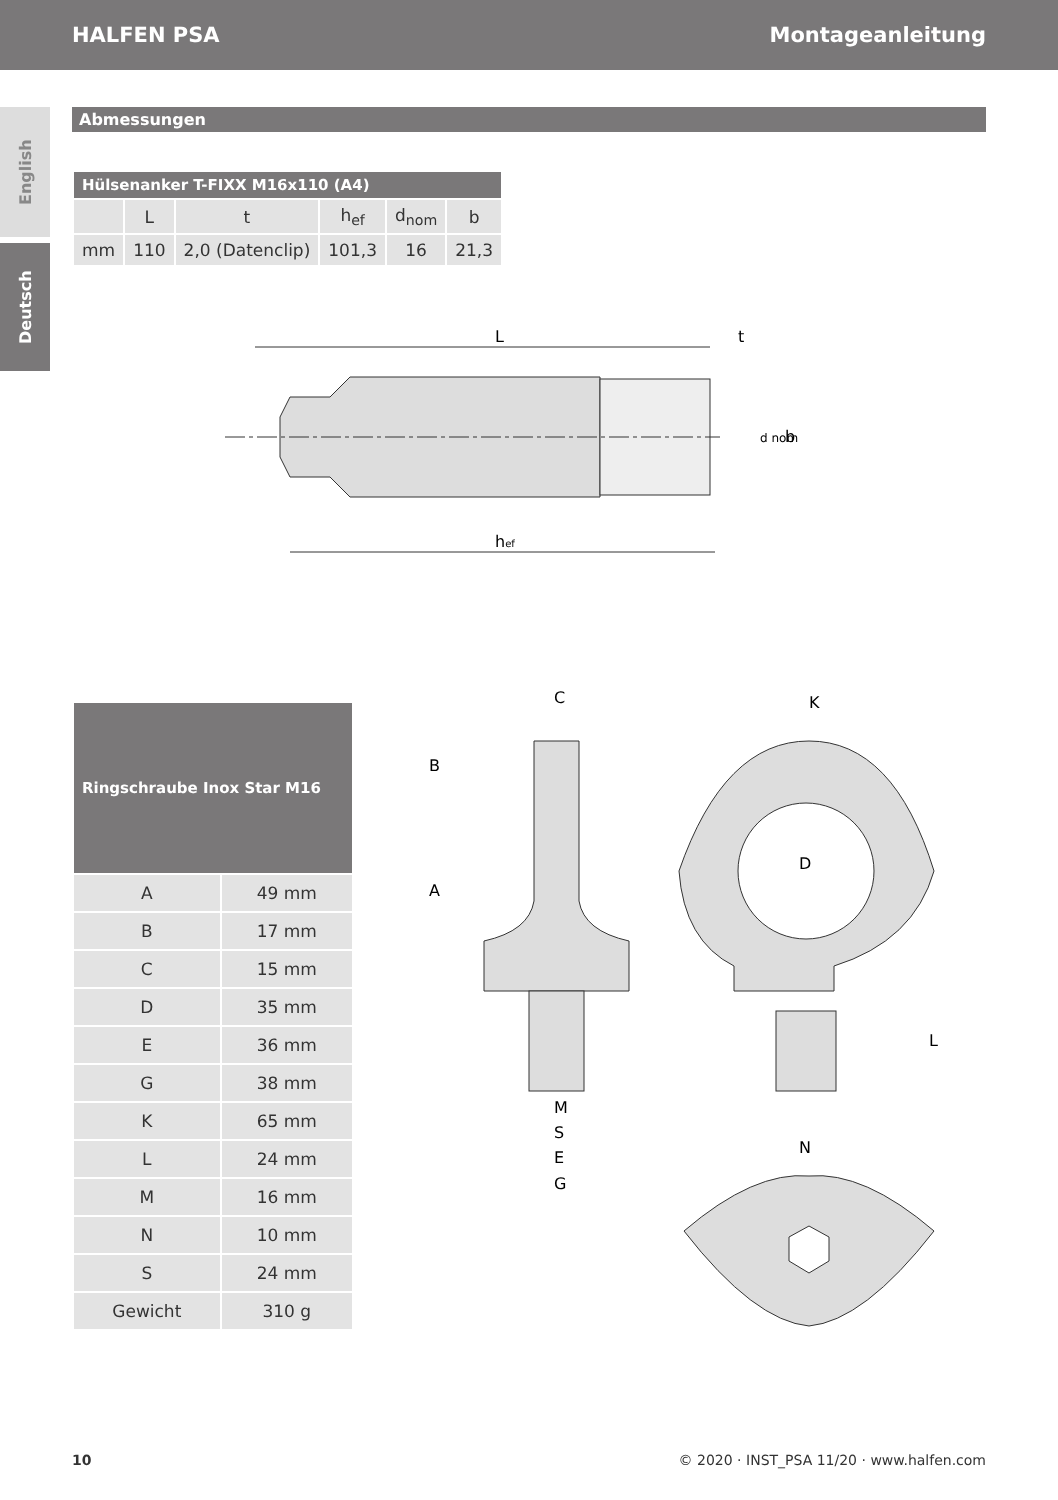HALFEN PSA Montageanleitung
English
Deutsch
Abmessungen
| Hülsenanker T-FIXX M16x110 (A4) | | | | | |
| --- | --- | --- | --- | --- | --- |
| | L | t | h<sub>ef</sub> | d<sub>nom</sub> | b |
| mm | 110 | 2,0 (Datenclip) | 101,3 | 16 | 21,3 |
L
t
hef
d nom
b
| Ringschraube Inox Star M16 | |
| --- | --- |
| A | 49 mm |
| B | 17 mm |
| C | 15 mm |
| D | 35 mm |
| E | 36 mm |
| G | 38 mm |
| K | 65 mm |
| L | 24 mm |
| M | 16 mm |
| N | 10 mm |
| S | 24 mm |
| Gewicht | 310 g |
C
B
A
M
S
E
G
K
D
L
N
10 © 2020 · INST_PSA 11/20 · www.halfen.com